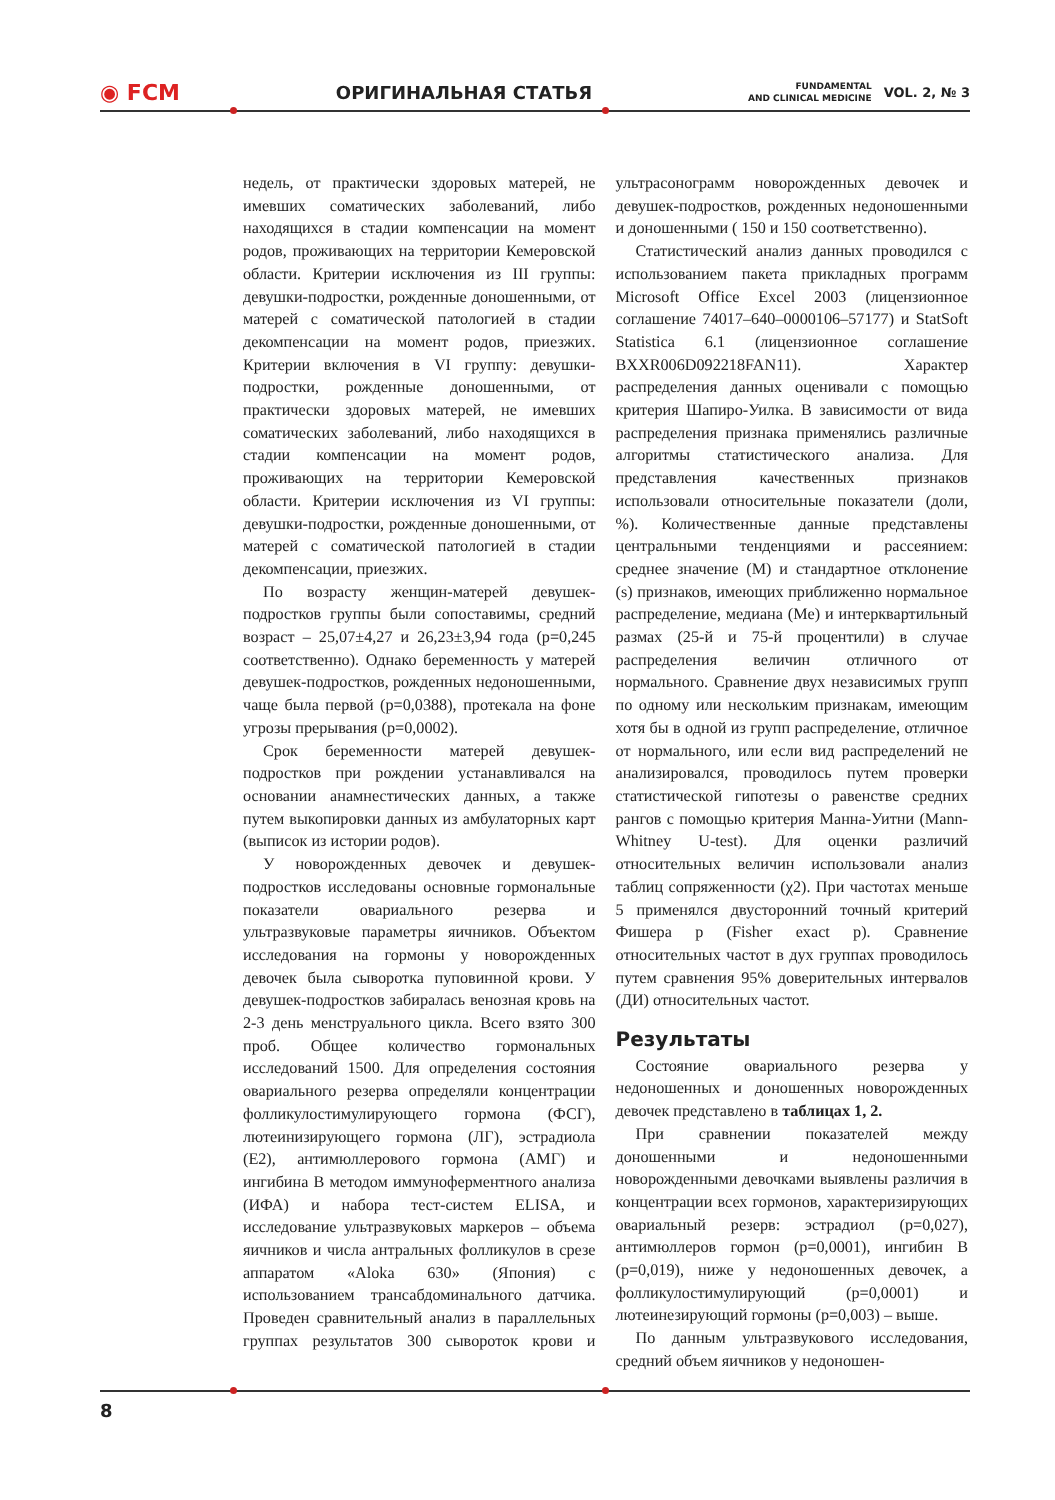◉ FCM ОРИГИНАЛЬНАЯ СТАТЬЯ FUNDAMENTAL
AND CLINICAL MEDICINE VOL. 2, № 3
недель, от практически здоровых матерей, не имевших соматических заболеваний, либо находящихся в стадии компенсации на момент родов, проживающих на территории Кемеровской области. Критерии исключения из III группы: девушки-подростки, рожденные доношенными, от матерей с соматической патологией в стадии декомпенсации на момент родов, приезжих. Критерии включения в VI группу: девушки-подростки, рожденные доношенными, от практически здоровых матерей, не имевших соматических заболеваний, либо находящихся в стадии компенсации на момент родов, проживающих на территории Кемеровской области. Критерии исключения из VI группы: девушки-подростки, рожденные доношенными, от матерей с соматической патологией в стадии декомпенсации, приезжих.
По возрасту женщин-матерей девушек-подростков группы были сопоставимы, средний возраст – 25,07±4,27 и 26,23±3,94 года (p=0,245 соответственно). Однако беременность у матерей девушек-подростков, рожденных недоношенными, чаще была первой (p=0,0388), протекала на фоне угрозы прерывания (p=0,0002).
Срок беременности матерей девушек-подростков при рождении устанавливался на основании анамнестических данных, а также путем выкопировки данных из амбулаторных карт (выписок из истории родов).
У новорожденных девочек и девушек-подростков исследованы основные гормональные показатели овариального резерва и ультразвуковые параметры яичников. Объектом исследования на гормоны у новорожденных девочек была сыворотка пуповинной крови. У девушек-подростков забиралась венозная кровь на 2-3 день менструального цикла. Всего взято 300 проб. Общее количество гормональных исследований 1500. Для определения состояния овариального резерва определяли концентрации фолликулостимулирующего гормона (ФСГ), лютеинизирующего гормона (ЛГ), эстрадиола (Е2), антимюллерового гормона (АМГ) и ингибина В методом иммуноферментного анализа (ИФА) и набора тест-систем ELISA, и исследование ультразвуковых маркеров – объема яичников и числа антральных фолликулов в срезе аппаратом «Aloka 630» (Япония) с использованием трансабдоминального датчика. Проведен сравнительный анализ в параллельных группах результатов 300 сывороток крови и ультрасонограмм новорожденных девочек и девушек-подростков, рожденных недоношенными и доношенными ( 150 и 150 соответственно).
Статистический анализ данных проводился с использованием пакета прикладных программ Microsoft Office Excel 2003 (лицензионное соглашение 74017–640–0000106–57177) и StatSoft Statistica 6.1 (лицензионное соглашение BXXR006D092218FAN11). Характер распределения данных оценивали с помощью критерия Шапиро-Уилка. В зависимости от вида распределения признака применялись различные алгоритмы статистического анализа. Для представления качественных признаков использовали относительные показатели (доли, %). Количественные данные представлены центральными тенденциями и рассеянием: среднее значение (M) и стандартное отклонение (s) признаков, имеющих приближенно нормальное распределение, медиана (Me) и интерквартильный размах (25-й и 75-й процентили) в случае распределения величин отличного от нормального. Сравнение двух независимых групп по одному или нескольким признакам, имеющим хотя бы в одной из групп распределение, отличное от нормального, или если вид распределений не анализировался, проводилось путем проверки статистической гипотезы о равенстве средних рангов с помощью критерия Манна-Уитни (Mann-Whitney U-test). Для оценки различий относительных величин использовали анализ таблиц сопряженности (χ2). При частотах меньше 5 применялся двусторонний точный критерий Фишера p (Fisher exact p). Сравнение относительных частот в дух группах проводилось путем сравнения 95% доверительных интервалов (ДИ) относительных частот.
Результаты
Состояние овариального резерва у недоношенных и доношенных новорожденных девочек представлено в таблицах 1, 2.
При сравнении показателей между доношенными и недоношенными новорожденными девочками выявлены различия в концентрации всех гормонов, характеризирующих овариальный резерв: эстрадиол (p=0,027), антимюллеров гормон (p=0,0001), ингибин В (p=0,019), ниже у недоношенных девочек, а фолликулостимулирующий (p=0,0001) и лютеинезирующий гормоны (p=0,003) – выше.
По данным ультразвукового исследования, средний объем яичников у недоношен-
8